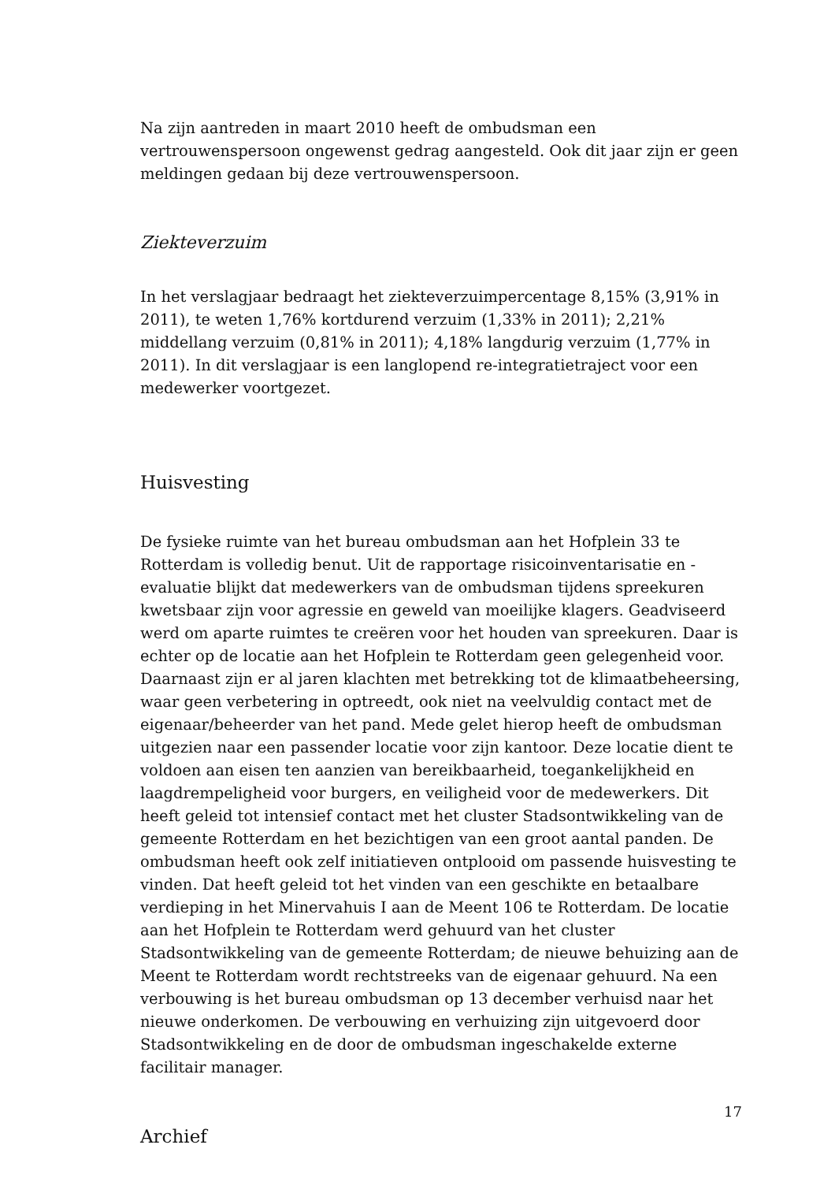Na zijn aantreden in maart 2010 heeft de ombudsman een vertrouwenspersoon ongewenst gedrag aangesteld. Ook dit jaar zijn er geen meldingen gedaan bij deze vertrouwenspersoon.
Ziekteverzuim
In het verslagjaar bedraagt het ziekteverzuimpercentage 8,15% (3,91% in 2011), te weten 1,76% kortdurend verzuim (1,33% in 2011); 2,21% middellang verzuim (0,81% in 2011); 4,18% langdurig verzuim (1,77% in 2011). In dit verslagjaar is een langlopend re-integratietraject voor een medewerker voortgezet.
Huisvesting
De fysieke ruimte van het bureau ombudsman aan het Hofplein 33 te Rotterdam is volledig benut. Uit de rapportage risicoinventarisatie en -evaluatie blijkt dat medewerkers van de ombudsman tijdens spreekuren kwetsbaar zijn voor agressie en geweld van moeilijke klagers. Geadviseerd werd om aparte ruimtes te creëren voor het houden van spreekuren. Daar is echter op de locatie aan het Hofplein te Rotterdam geen gelegenheid voor. Daarnaast zijn er al jaren klachten met betrekking tot de klimaatbeheersing, waar geen verbetering in optreedt, ook niet na veelvuldig contact met de eigenaar/beheerder van het pand. Mede gelet hierop heeft de ombudsman uitgezien naar een passender locatie voor zijn kantoor. Deze locatie dient te voldoen aan eisen ten aanzien van bereikbaarheid, toegankelijkheid en laagdrempeligheid voor burgers, en veiligheid voor de medewerkers. Dit heeft geleid tot intensief contact met het cluster Stadsontwikkeling van de gemeente Rotterdam en het bezichtigen van een groot aantal panden. De ombudsman heeft ook zelf initiatieven ontplooid om passende huisvesting te vinden. Dat heeft geleid tot het vinden van een geschikte en betaalbare verdieping in het Minervahuis I aan de Meent 106 te Rotterdam. De locatie aan het Hofplein te Rotterdam werd gehuurd van het cluster Stadsontwikkeling van de gemeente Rotterdam; de nieuwe behuizing aan de Meent te Rotterdam wordt rechtstreeks van de eigenaar gehuurd. Na een verbouwing is het bureau ombudsman op 13 december verhuisd naar het nieuwe onderkomen. De verbouwing en verhuizing zijn uitgevoerd door Stadsontwikkeling en de door de ombudsman ingeschakelde externe facilitair manager.
Archief
17